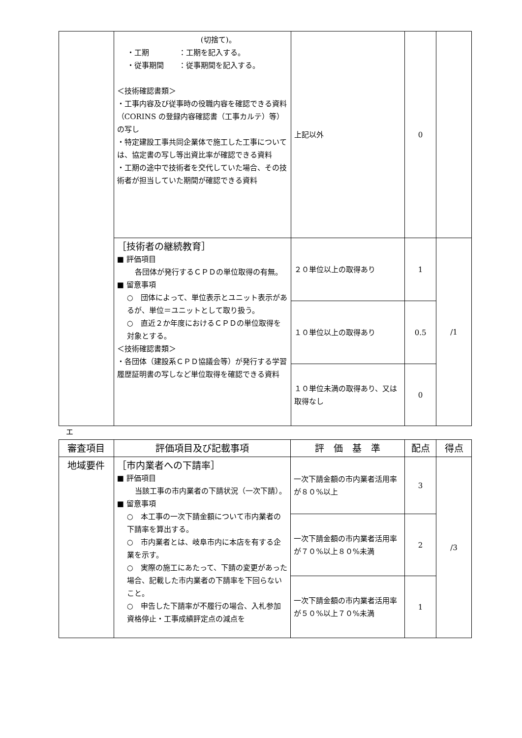| | (切捨て)。 ・工期 ：工期を記入する。 ・従事期間 ：従事期間を記入する。 ＜技術確認書類＞ ・工事内容及び従事時の役職内容を確認できる資料（CORINS の登録内容確認書（工事カルテ）等）の写し ・特定建設工事共同企業体で施工した工事については、協定書の写し等出資比率が確認できる資料 ・工期の途中で技術者を交代していた場合、その技術者が担当していた期間が確認できる資料 | 上記以外 | 0 | |
| | ［技術者の継続教育］ ■ 評価項目 各団体が発行するＣＰＤの単位取得の有無。 ■ 留意事項 ○ 団体によって、単位表示とユニット表示があるが、単位＝ユニットとして取り扱う。 ○ 直近２か年度におけるＣＰＤの単位取得を対象とする。 ＜技術確認書類＞ ・各団体（建設系ＣＰＤ協議会等）が発行する学習履歴証明書の写しなど単位取得を確認できる資料 | ２０単位以上の取得あり | 1 | /1 |
| | | １０単位以上の取得あり | 0.5 | |
| | | １０単位未満の取得あり、又は取得なし | 0 | |
エ
| 審査項目 | 評価項目及び記載事項 | 評 価 基 準 | 配点 | 得点 |
| --- | --- | --- | --- | --- |
| 地域要件 | ［市内業者への下請率］ ■ 評価項目 当該工事の市内業者の下請状況（一次下請）。 ■ 留意事項 ○ 本工事の一次下請金額について市内業者の下請率を算出する。 ○ 市内業者とは、岐阜市内に本店を有する企業を示す。 ○ 実際の施工にあたって、下請の変更があった場合、記載した市内業者の下請率を下回らないこと。 ○ 申告した下請率が不履行の場合、入札参加資格停止・工事成績評定点の減点を | 一次下請金額の市内業者活用率が８０%以上 | 3 | /3 |
| | | 一次下請金額の市内業者活用率が７０%以上８０%未満 | 2 | |
| | | 一次下請金額の市内業者活用率が５０%以上７０%未満 | 1 | |